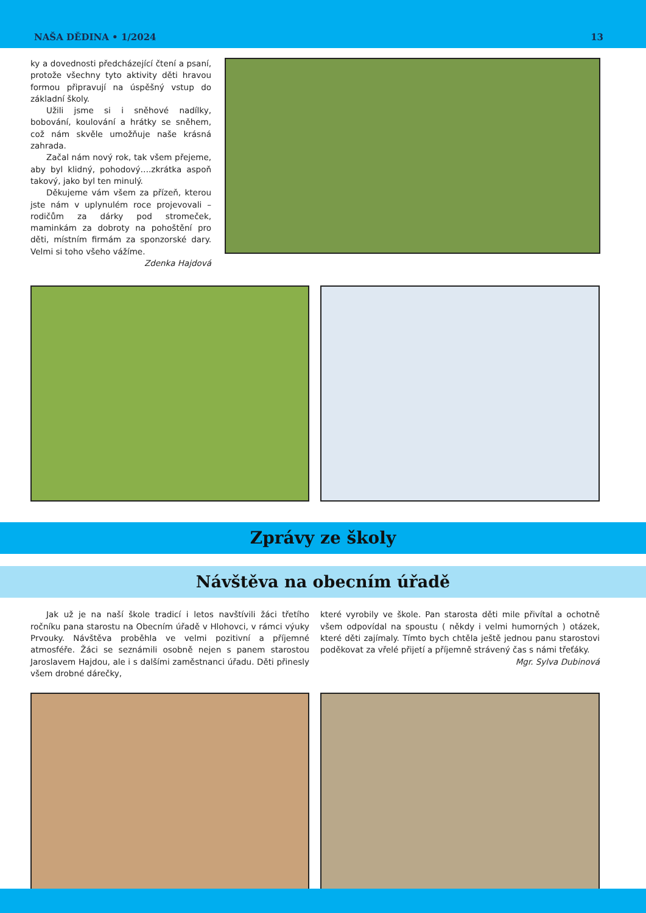NAŠA DĚDINA • 1/2024 13
ky a dovednosti předcházející čtení a psaní, protože všechny tyto aktivity děti hravou formou připravují na úspěšný vstup do základní školy.
Užili jsme si i sněhové nadílky, bobování, koulování a hrátky se sněhem, což nám skvěle umožňuje naše krásná zahrada.
Začal nám nový rok, tak všem přejeme, aby byl klidný, pohodový….zkrátka aspoň takový, jako byl ten minulý.
Děkujeme vám všem za přízeň, kterou jste nám v uplynulém roce projevovali – rodičům za dárky pod stromeček, maminkám za dobroty na pohoštění pro děti, místním firmám za sponzorské dary. Velmi si toho všeho vážíme.
Zdenka Hajdová
Zprávy ze školy
Návštěva na obecním úřadě
Jak už je na naší škole tradicí i letos navštívili žáci třetího ročníku pana starostu na Obecním úřadě v Hlohovci, v rámci výuky Prvouky. Návštěva proběhla ve velmi pozitivní a příjemné atmosféře. Žáci se seznámili osobně nejen s panem starostou Jaroslavem Hajdou, ale i s dalšími zaměstnanci úřadu. Děti přinesly všem drobné dárečky,
které vyrobily ve škole. Pan starosta děti mile přivítal a ochotně všem odpovídal na spoustu ( někdy i velmi humorných ) otázek, které děti zajímaly. Tímto bych chtěla ještě jednou panu starostovi poděkovat za vřelé přijetí a příjemně strávený čas s námi třeťáky.
Mgr. Sylva Dubinová